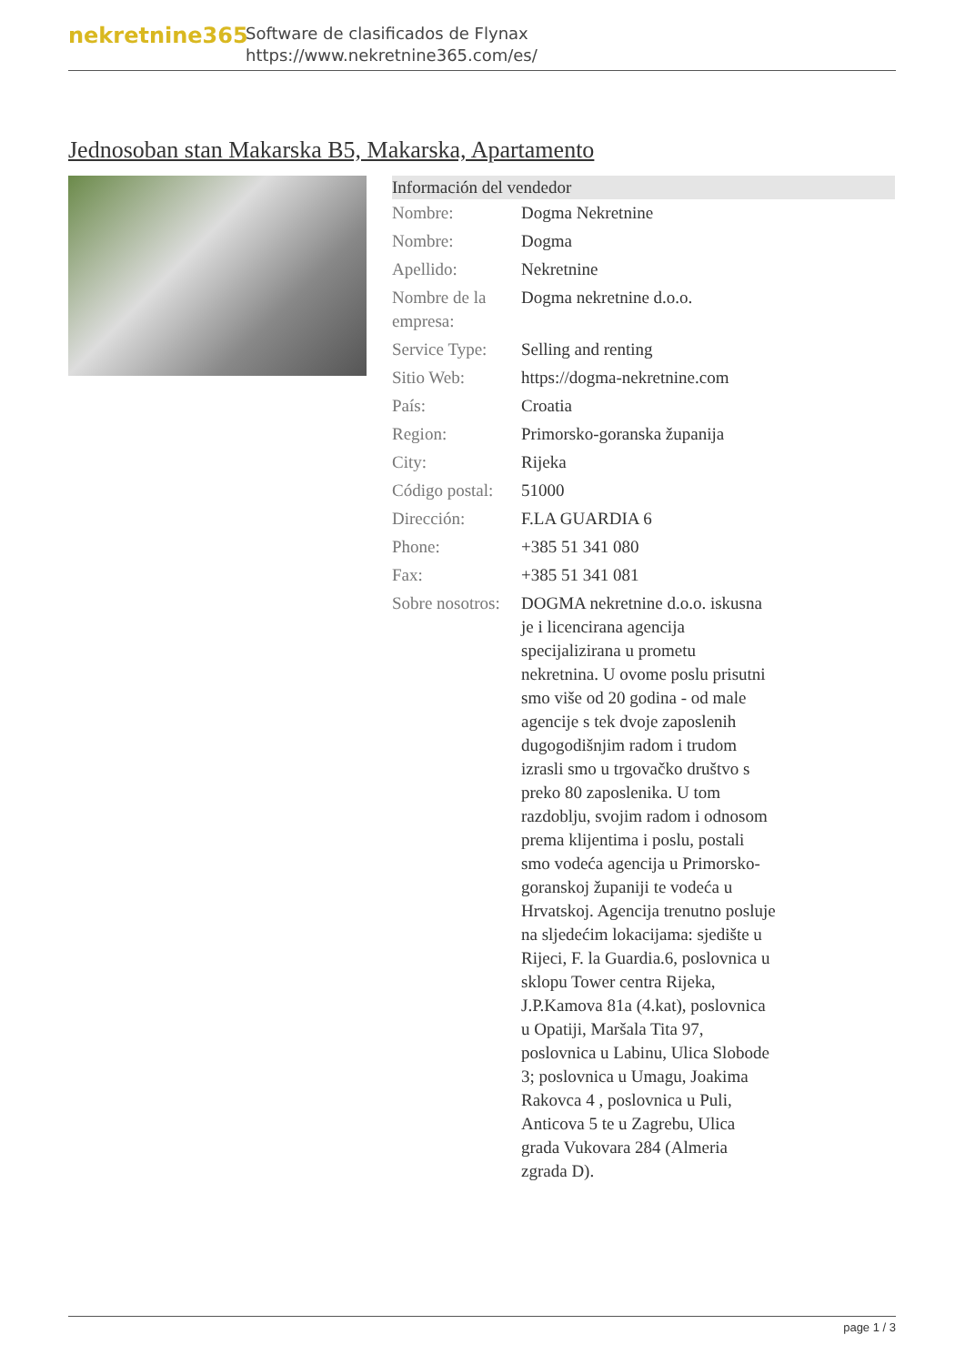nekretnine365
Software de clasificados de Flynax
https://www.nekretnine365.com/es/
Jednosoban stan Makarska B5, Makarska, Apartamento
Información del vendedor
| Nombre: | Dogma Nekretnine |
| Nombre: | Dogma |
| Apellido: | Nekretnine |
| Nombre de la empresa: | Dogma nekretnine d.o.o. |
| Service Type: | Selling and renting |
| Sitio Web: | https://dogma-nekretnine.com |
| País: | Croatia |
| Region: | Primorsko-goranska županija |
| City: | Rijeka |
| Código postal: | 51000 |
| Dirección: | F.LA GUARDIA 6 |
| Phone: | +385 51 341 080 |
| Fax: | +385 51 341 081 |
| Sobre nosotros: | DOGMA nekretnine d.o.o. iskusna je i licencirana agencija specijalizirana u prometu nekretnina. U ovome poslu prisutni smo više od 20 godina - od male agencije s tek dvoje zaposlenih dugogodišnjim radom i trudom izrasli smo u trgovačko društvo s preko 80 zaposlenika. U tom razdoblju, svojim radom i odnosom prema klijentima i poslu, postali smo vodeća agencija u Primorsko-goranskoj županiji te vodeća u Hrvatskoj. Agencija trenutno posluje na sljedećim lokacijama: sjedište u Rijeci, F. la Guardia.6, poslovnica u sklopu Tower centra Rijeka, J.P.Kamova 81a (4.kat), poslovnica u Opatiji, Maršala Tita 97, poslovnica u Labinu, Ulica Slobode 3; poslovnica u Umagu, Joakima Rakovca 4 , poslovnica u Puli, Anticova 5 te u Zagrebu, Ulica grada Vukovara 284 (Almeria zgrada D). |
page 1 / 3